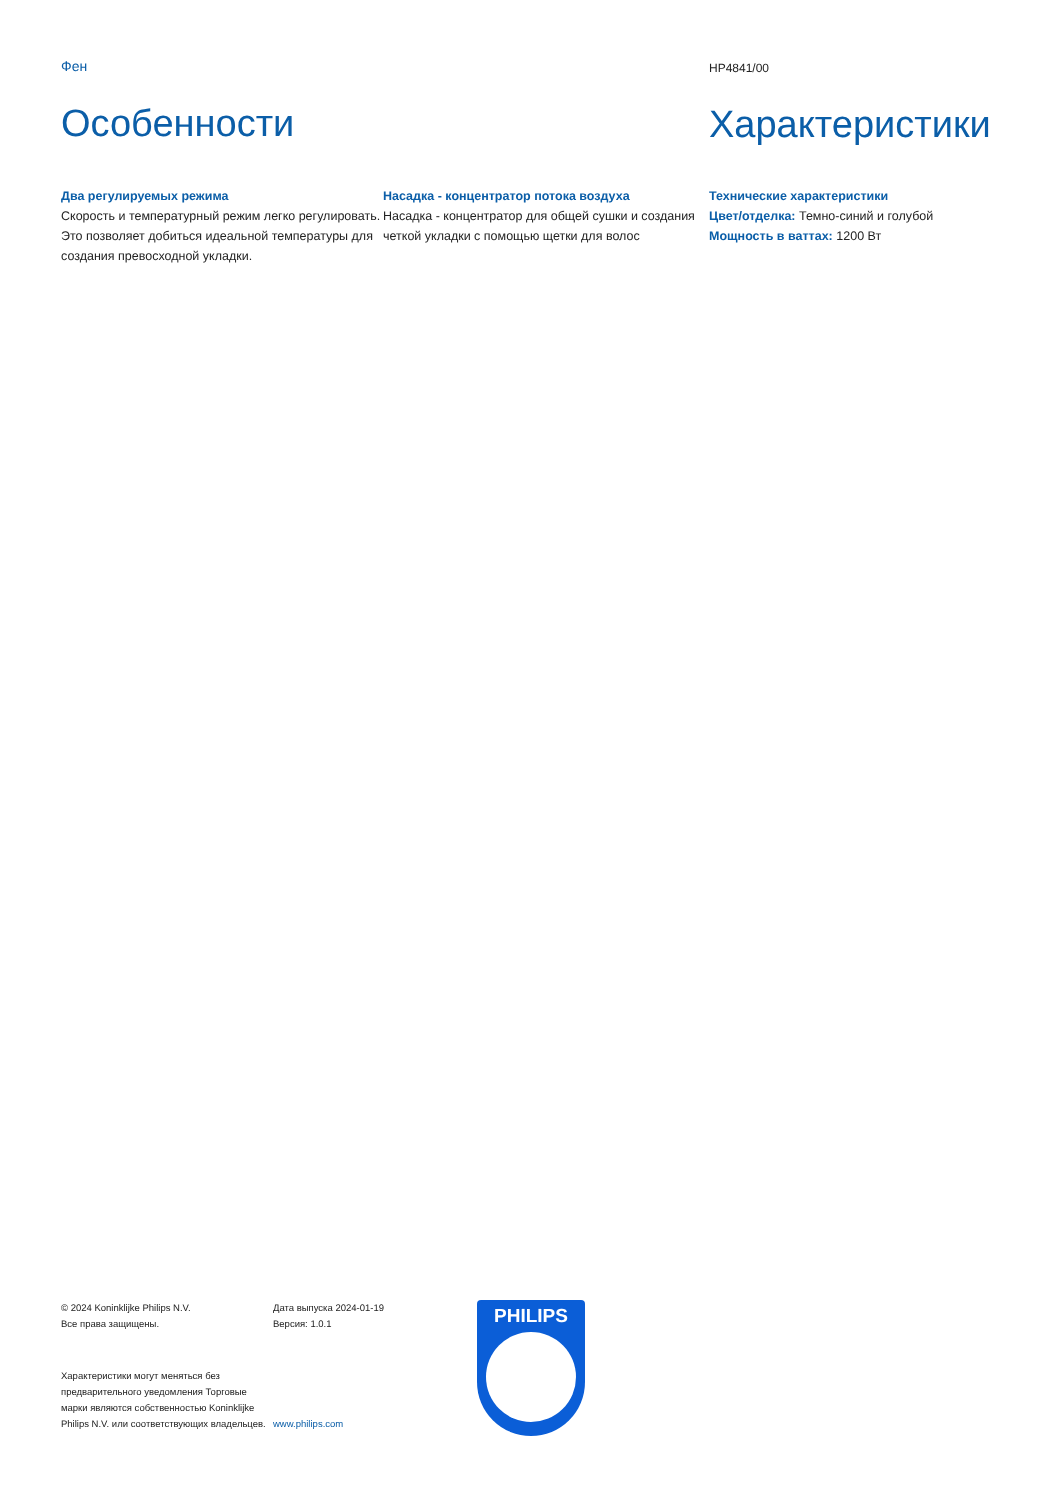Фен
Особенности
HP4841/00
Характеристики
Два регулируемых режима
Скорость и температурный режим легко регулировать. Это позволяет добиться идеальной температуры для создания превосходной укладки.
Насадка - концентратор потока воздуха
Насадка - концентратор для общей сушки и создания четкой укладки с помощью щетки для волос
Технические характеристики
Цвет/отделка: Темно-синий и голубой
Мощность в ваттах: 1200 Вт
© 2024 Koninklijke Philips N.V.
Все права защищены.
Характеристики могут меняться без предварительного уведомления Торговые марки являются собственностью Koninklijke Philips N.V. или соответствующих владельцев.
Дата выпуска 2024-01-19
Версия: 1.0.1
www.philips.com
PHILIPS